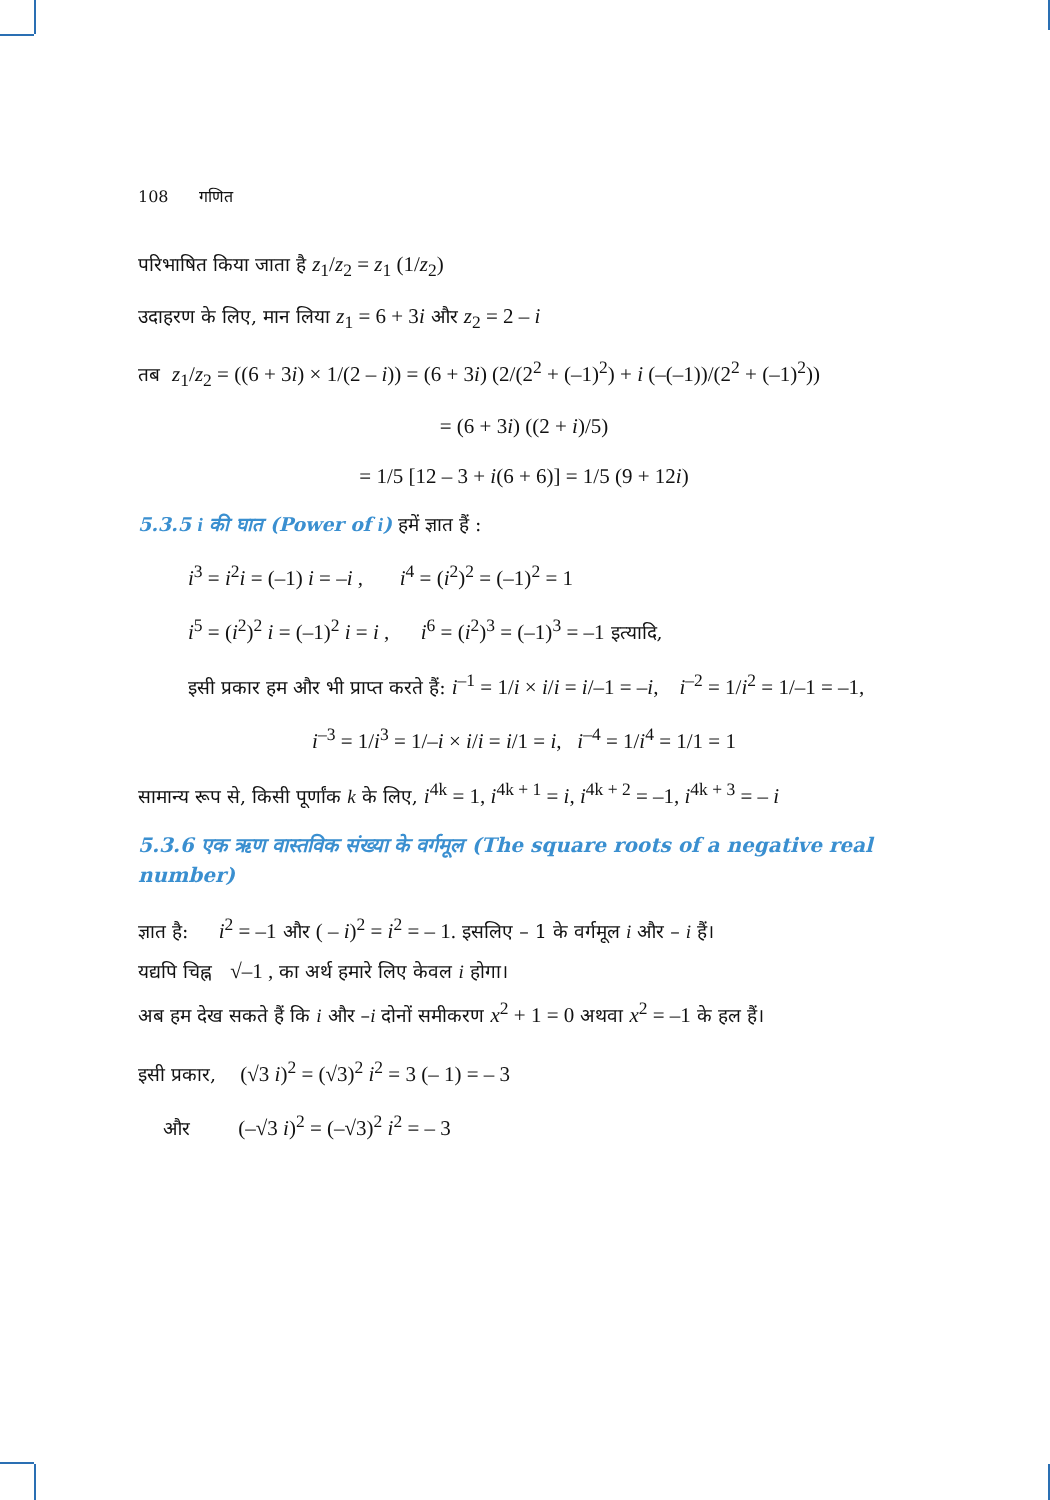108 गणित
परिभाषित किया जाता है z<sub>1</sub>/z<sub>2</sub> = z<sub>1</sub> (1/z<sub>2</sub>)
उदाहरण के लिए, मान लिया z<sub>1</sub> = 6 + 3i और z<sub>2</sub> = 2 – i
तब z<sub>1</sub>/z<sub>2</sub> = ((6 + 3i) × 1/(2 – i)) = (6 + 3i) (2/(2<sup>2</sup> + (–1)<sup>2</sup>) + i (–(–1))/(2<sup>2</sup> + (–1)<sup>2</sup>))
= (6 + 3i) ((2 + i)/5)
= 1/5 [12 – 3 + i(6 + 6)] = 1/5 (9 + 12i)
5.3.5 i की घात (Power of i) हमें ज्ञात हैं :
i<sup>3</sup> = i<sup>2</sup>i = (–1) i = –i , i<sup>4</sup> = (i<sup>2</sup>)<sup>2</sup> = (–1)<sup>2</sup> = 1
i<sup>5</sup> = (i<sup>2</sup>)<sup>2</sup> i = (–1)<sup>2</sup> i = i , i<sup>6</sup> = (i<sup>2</sup>)<sup>3</sup> = (–1)<sup>3</sup> = –1 इत्यादि,
इसी प्रकार हम और भी प्राप्त करते हैं: i<sup>–1</sup> = 1/i × i/i = i/–1 = –i, i<sup>–2</sup> = 1/i<sup>2</sup> = 1/–1 = –1,
i<sup>–3</sup> = 1/i<sup>3</sup> = 1/–i × i/i = i/1 = i, i<sup>–4</sup> = 1/i<sup>4</sup> = 1/1 = 1
सामान्य रूप से, किसी पूर्णांक k के लिए, i<sup>4k</sup> = 1, i<sup>4k + 1</sup> = i, i<sup>4k + 2</sup> = –1, i<sup>4k + 3</sup> = – i
5.3.6 एक ऋण वास्तविक संख्या के वर्गमूल (The square roots of a negative real number)
ज्ञात है: i<sup>2</sup> = –1 और ( – i)<sup>2</sup> = i<sup>2</sup> = – 1. इसलिए – 1 के वर्गमूल i और – i हैं।
यद्यपि चिह्न √–1 , का अर्थ हमारे लिए केवल i होगा।
अब हम देख सकते हैं कि i और –i दोनों समीकरण x<sup>2</sup> + 1 = 0 अथवा x<sup>2</sup> = –1 के हल हैं।
इसी प्रकार, (√3 i)<sup>2</sup> = (√3)<sup>2</sup> i<sup>2</sup> = 3 (– 1) = – 3
और (–√3 i)<sup>2</sup> = (–√3)<sup>2</sup> i<sup>2</sup> = – 3